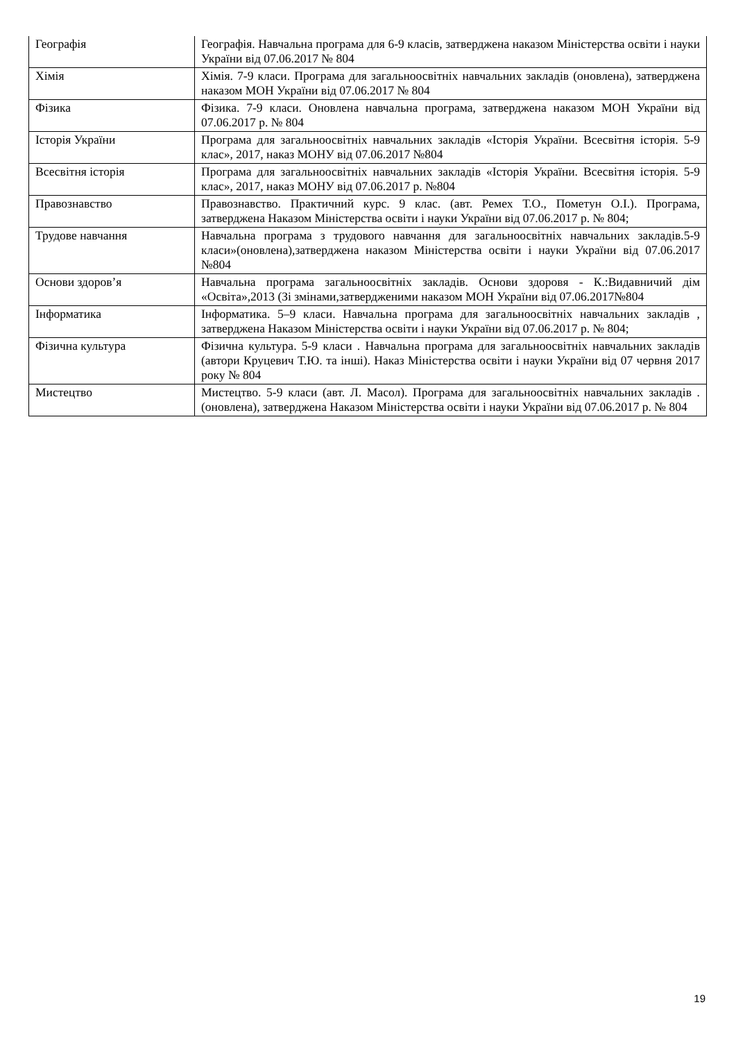| Географія | Географія. Навчальна програма для 6-9 класів, затверджена наказом Міністерства освіти і науки України від 07.06.2017 № 804 |
| Хімія | Хімія. 7-9 класи. Програма для загальноосвітніх навчальних закладів (оновлена), затверджена наказом МОН України від 07.06.2017 № 804 |
| Фізика | Фізика. 7-9 класи. Оновлена навчальна програма, затверджена наказом МОН України від 07.06.2017 р. № 804 |
| Історія України | Програма для загальноосвітніх навчальних закладів «Історія України. Всесвітня історія. 5-9 клас», 2017, наказ МОНУ від 07.06.2017 №804 |
| Всесвітня історія | Програма для загальноосвітніх навчальних закладів «Історія України. Всесвітня історія. 5-9 клас», 2017, наказ МОНУ від 07.06.2017 р. №804 |
| Правознавство | Правознавство. Практичний курс. 9 клас. (авт. Ремех Т.О., Пометун О.І.). Програма, затверджена Наказом Міністерства освіти і науки України від 07.06.2017 р. № 804; |
| Трудове навчання | Навчальна програма з трудового навчання для загальноосвітніх навчальних закладів.5-9 класи»(оновлена),затверджена наказом Міністерства освіти і науки України від 07.06.2017 №804 |
| Основи здоров’я | Навчальна програма загальноосвітніх закладів. Основи здоровя - К.:Видавничий дім «Освіта»,2013 (Зі змінами,затвердженими наказом МОН України від 07.06.2017№804 |
| Інформатика | Інформатика. 5–9 класи. Навчальна програма для загальноосвітніх навчальних закладів , затверджена Наказом Міністерства освіти і науки України від 07.06.2017 р. № 804; |
| Фізична культура | Фізична культура. 5-9 класи . Навчальна програма для загальноосвітніх навчальних закладів (автори Круцевич Т.Ю. та інші). Наказ Міністерства освіти і науки України від 07 червня 2017 року № 804 |
| Мистецтво | Мистецтво. 5-9 класи (авт. Л. Масол). Програма для загальноосвітніх навчальних закладів . (оновлена), затверджена Наказом Міністерства освіти і науки України від 07.06.2017 р. № 804 |
19